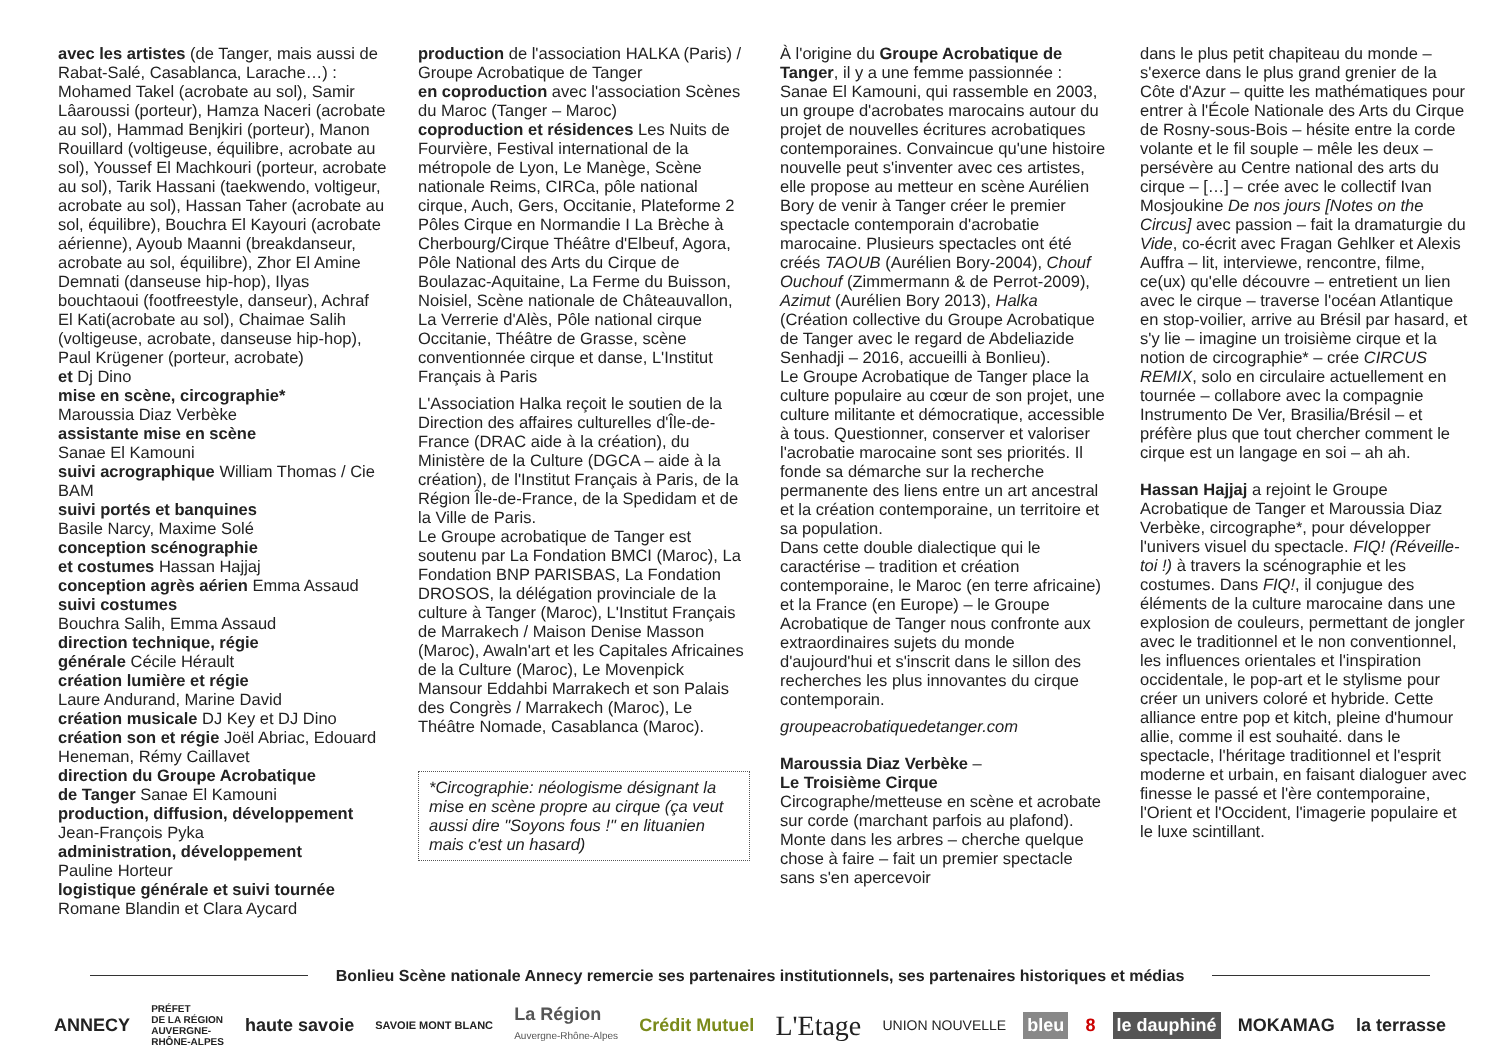avec les artistes (de Tanger, mais aussi de Rabat-Salé, Casablanca, Larache…) : Mohamed Takel (acrobate au sol), Samir Lâaroussi (porteur), Hamza Naceri (acrobate au sol), Hammad Benjkiri (porteur), Manon Rouillard (voltigeuse, équilibre, acrobate au sol), Youssef El Machkouri (porteur, acrobate au sol), Tarik Hassani (taekwendo, voltigeur, acrobate au sol), Hassan Taher (acrobate au sol, équilibre), Bouchra El Kayouri (acrobate aérienne), Ayoub Maanni (breakdanseur, acrobate au sol, équilibre), Zhor El Amine Demnati (danseuse hip-hop), Ilyas bouchtaoui (footfreestyle, danseur), Achraf El Kati(acrobate au sol), Chaimae Salih (voltigeuse, acrobate, danseuse hip-hop), Paul Krügener (porteur, acrobate)
et Dj Dino
mise en scène, circographie*
Maroussia Diaz Verbèke
assistante mise en scène
Sanae El Kamouni
suivi acrographique William Thomas / Cie BAM
suivi portés et banquines
Basile Narcy, Maxime Solé
conception scénographie
et costumes Hassan Hajjaj
conception agrès aérien Emma Assaud
suivi costumes
Bouchra Salih, Emma Assaud
direction technique, régie
générale Cécile Hérault
création lumière et régie
Laure Andurand, Marine David
création musicale DJ Key et DJ Dino
création son et régie Joël Abriac, Edouard Heneman, Rémy Caillavet
direction du Groupe Acrobatique
de Tanger Sanae El Kamouni
production, diffusion, développement
Jean-François Pyka
administration, développement
Pauline Horteur
logistique générale et suivi tournée
Romane Blandin et Clara Aycard
production de l'association HALKA (Paris) / Groupe Acrobatique de Tanger
en coproduction avec l'association Scènes du Maroc (Tanger – Maroc)
coproduction et résidences Les Nuits de Fourvière, Festival international de la métropole de Lyon, Le Manège, Scène nationale Reims, CIRCa, pôle national cirque, Auch, Gers, Occitanie, Plateforme 2 Pôles Cirque en Normandie I La Brèche à Cherbourg/Cirque Théâtre d'Elbeuf, Agora, Pôle National des Arts du Cirque de Boulazac-Aquitaine, La Ferme du Buisson, Noisiel, Scène nationale de Châteauvallon, La Verrerie d'Alès, Pôle national cirque Occitanie, Théâtre de Grasse, scène conventionnée cirque et danse, L'Institut Français à Paris
L'Association Halka reçoit le soutien de la Direction des affaires culturelles d'Île-de-France (DRAC aide à la création), du Ministère de la Culture (DGCA – aide à la création), de l'Institut Français à Paris, de la Région Île-de-France, de la Spedidam et de la Ville de Paris.
Le Groupe acrobatique de Tanger est soutenu par La Fondation BMCI (Maroc), La Fondation BNP PARISBAS, La Fondation DROSOS, la délégation provinciale de la culture à Tanger (Maroc), L'Institut Français de Marrakech / Maison Denise Masson (Maroc), Awaln'art et les Capitales Africaines de la Culture (Maroc), Le Movenpick Mansour Eddahbi Marrakech et son Palais des Congrès / Marrakech (Maroc), Le Théâtre Nomade, Casablanca (Maroc).
*Circographie: néologisme désignant la mise en scène propre au cirque (ça veut aussi dire "Soyons fous !" en lituanien mais c'est un hasard)
À l'origine du Groupe Acrobatique de Tanger, il y a une femme passionnée : Sanae El Kamouni, qui rassemble en 2003, un groupe d'acrobates marocains autour du projet de nouvelles écritures acrobatiques contemporaines. Convaincue qu'une histoire nouvelle peut s'inventer avec ces artistes, elle propose au metteur en scène Aurélien Bory de venir à Tanger créer le premier spectacle contemporain d'acrobatie marocaine. Plusieurs spectacles ont été créés TAOUB (Aurélien Bory-2004), Chouf Ouchouf (Zimmermann & de Perrot-2009), Azimut (Aurélien Bory 2013), Halka (Création collective du Groupe Acrobatique de Tanger avec le regard de Abdeliazide Senhadji – 2016, accueilli à Bonlieu).
Le Groupe Acrobatique de Tanger place la culture populaire au cœur de son projet, une culture militante et démocratique, accessible à tous. Questionner, conserver et valoriser l'acrobatie marocaine sont ses priorités. Il fonde sa démarche sur la recherche permanente des liens entre un art ancestral et la création contemporaine, un territoire et sa population.
Dans cette double dialectique qui le caractérise – tradition et création contemporaine, le Maroc (en terre africaine) et la France (en Europe) – le Groupe Acrobatique de Tanger nous confronte aux extraordinaires sujets du monde d'aujourd'hui et s'inscrit dans le sillon des recherches les plus innovantes du cirque contemporain.
groupeacrobatiquedetanger.com
Maroussia Diaz Verbèke –
Le Troisième Cirque
Circographe/metteuse en scène et acrobate sur corde (marchant parfois au plafond). Monte dans les arbres – cherche quelque chose à faire – fait un premier spectacle sans s'en apercevoir
dans le plus petit chapiteau du monde – s'exerce dans le plus grand grenier de la Côte d'Azur – quitte les mathématiques pour entrer à l'École Nationale des Arts du Cirque de Rosny-sous-Bois – hésite entre la corde volante et le fil souple – mêle les deux – persévère au Centre national des arts du cirque – […] – crée avec le collectif Ivan Mosjoukine De nos jours [Notes on the Circus] avec passion – fait la dramaturgie du Vide, co-écrit avec Fragan Gehlker et Alexis Auffra – lit, interviewe, rencontre, filme, ce(ux) qu'elle découvre – entretient un lien avec le cirque – traverse l'océan Atlantique en stop-voilier, arrive au Brésil par hasard, et s'y lie – imagine un troisième cirque et la notion de circographie* – crée CIRCUS REMIX, solo en circulaire actuellement en tournée – collabore avec la compagnie Instrumento De Ver, Brasilia/Brésil – et préfère plus que tout chercher comment le cirque est un langage en soi – ah ah.
Hassan Hajjaj a rejoint le Groupe Acrobatique de Tanger et Maroussia Diaz Verbèke, circographe*, pour développer l'univers visuel du spectacle. FIQ! (Réveille-toi !) à travers la scénographie et les costumes. Dans FIQ!, il conjugue des éléments de la culture marocaine dans une explosion de couleurs, permettant de jongler avec le traditionnel et le non conventionnel, les influences orientales et l'inspiration occidentale, le pop-art et le stylisme pour créer un univers coloré et hybride. Cette alliance entre pop et kitch, pleine d'humour allie, comme il est souhaité. dans le spectacle, l'héritage traditionnel et l'esprit moderne et urbain, en faisant dialoguer avec finesse le passé et l'ère contemporaine, l'Orient et l'Occident, l'imagerie populaire et le luxe scintillant.
Bonlieu Scène nationale Annecy remercie ses partenaires institutionnels, ses partenaires historiques et médias
ANNECY
PRÉFET
DE LA RÉGION
AUVERGNE-
RHÔNE-ALPES
haute savoie
SAVOIE MONT BLANC
La Région
Auvergne-Rhône-Alpes
Crédit Mutuel
L'Etage
UNION NOUVELLE
bleu 8 le dauphiné MOKAMAG la terrasse